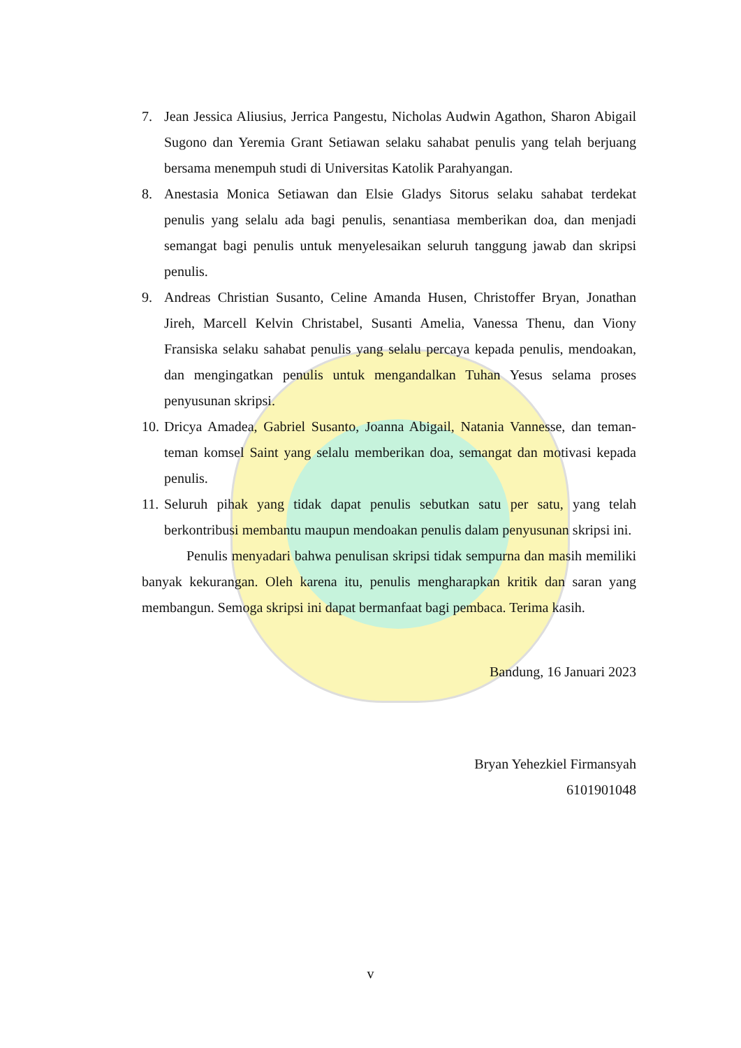7. Jean Jessica Aliusius, Jerrica Pangestu, Nicholas Audwin Agathon, Sharon Abigail Sugono dan Yeremia Grant Setiawan selaku sahabat penulis yang telah berjuang bersama menempuh studi di Universitas Katolik Parahyangan.
8. Anestasia Monica Setiawan dan Elsie Gladys Sitorus selaku sahabat terdekat penulis yang selalu ada bagi penulis, senantiasa memberikan doa, dan menjadi semangat bagi penulis untuk menyelesaikan seluruh tanggung jawab dan skripsi penulis.
9. Andreas Christian Susanto, Celine Amanda Husen, Christoffer Bryan, Jonathan Jireh, Marcell Kelvin Christabel, Susanti Amelia, Vanessa Thenu, dan Viony Fransiska selaku sahabat penulis yang selalu percaya kepada penulis, mendoakan, dan mengingatkan penulis untuk mengandalkan Tuhan Yesus selama proses penyusunan skripsi.
10. Dricya Amadea, Gabriel Susanto, Joanna Abigail, Natania Vannesse, dan teman-teman komsel Saint yang selalu memberikan doa, semangat dan motivasi kepada penulis.
11. Seluruh pihak yang tidak dapat penulis sebutkan satu per satu, yang telah berkontribusi membantu maupun mendoakan penulis dalam penyusunan skripsi ini.
Penulis menyadari bahwa penulisan skripsi tidak sempurna dan masih memiliki banyak kekurangan. Oleh karena itu, penulis mengharapkan kritik dan saran yang membangun. Semoga skripsi ini dapat bermanfaat bagi pembaca. Terima kasih.
Bandung, 16 Januari 2023
Bryan Yehezkiel Firmansyah
6101901048
v